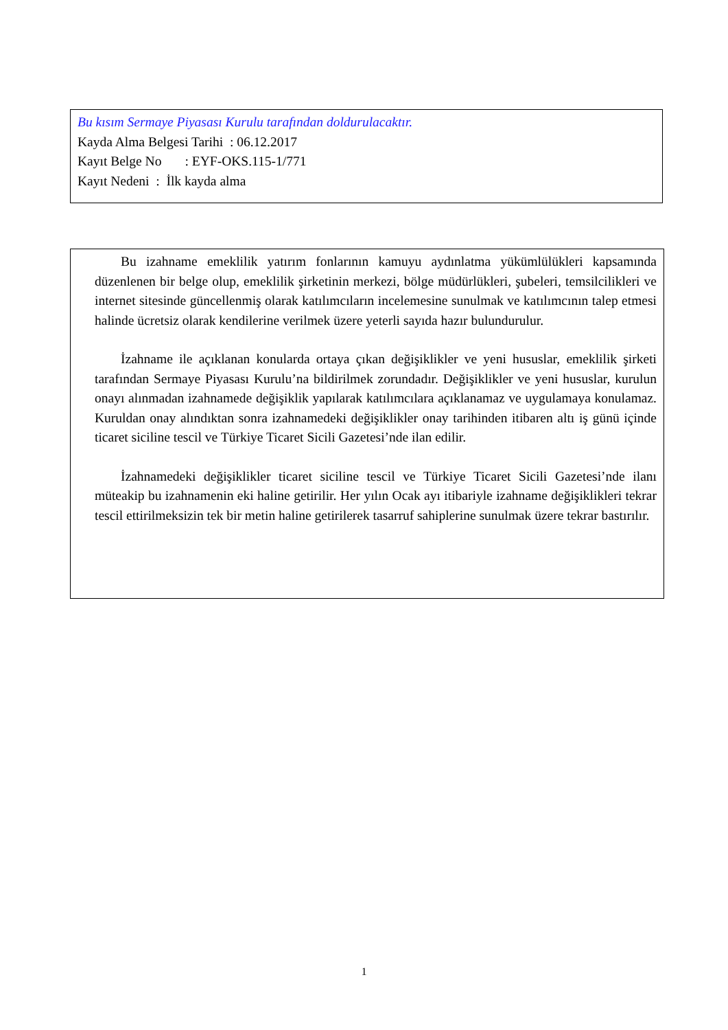Bu kısım Sermaye Piyasası Kurulu tarafından doldurulacaktır.
Kayda Alma Belgesi Tarihi : 06.12.2017
Kayıt Belge No : EYF-OKS.115-1/771
Kayıt Nedeni : İlk kayda alma
Bu izahname emeklilik yatırım fonlarının kamuyu aydınlatma yükümlülükleri kapsamında düzenlenen bir belge olup, emeklilik şirketinin merkezi, bölge müdürlükleri, şubeleri, temsilcilikleri ve internet sitesinde güncellenmiş olarak katılımcıların incelemesine sunulmak ve katılımcının talep etmesi halinde ücretsiz olarak kendilerine verilmek üzere yeterli sayıda hazır bulundurulur.
İzahname ile açıklanan konularda ortaya çıkan değişiklikler ve yeni hususlar, emeklilik şirketi tarafından Sermaye Piyasası Kurulu’na bildirilmek zorundadır. Değişiklikler ve yeni hususlar, kurulun onayı alınmadan izahnamede değişiklik yapılarak katılımcılara açıklanamaz ve uygulamaya konulamaz. Kuruldan onay alındıktan sonra izahnamedeki değişiklikler onay tarihinden itibaren altı iş günü içinde ticaret siciline tescil ve Türkiye Ticaret Sicili Gazetesi’nde ilan edilir.
İzahnamedeki değişiklikler ticaret siciline tescil ve Türkiye Ticaret Sicili Gazetesi’nde ilanı müteakip bu izahnamenin eki haline getirilir. Her yılın Ocak ayı itibariyle izahname değişiklikleri tekrar tescil ettirilmeksizin tek bir metin haline getirilerek tasarruf sahiplerine sunulmak üzere tekrar bastırılır.
1